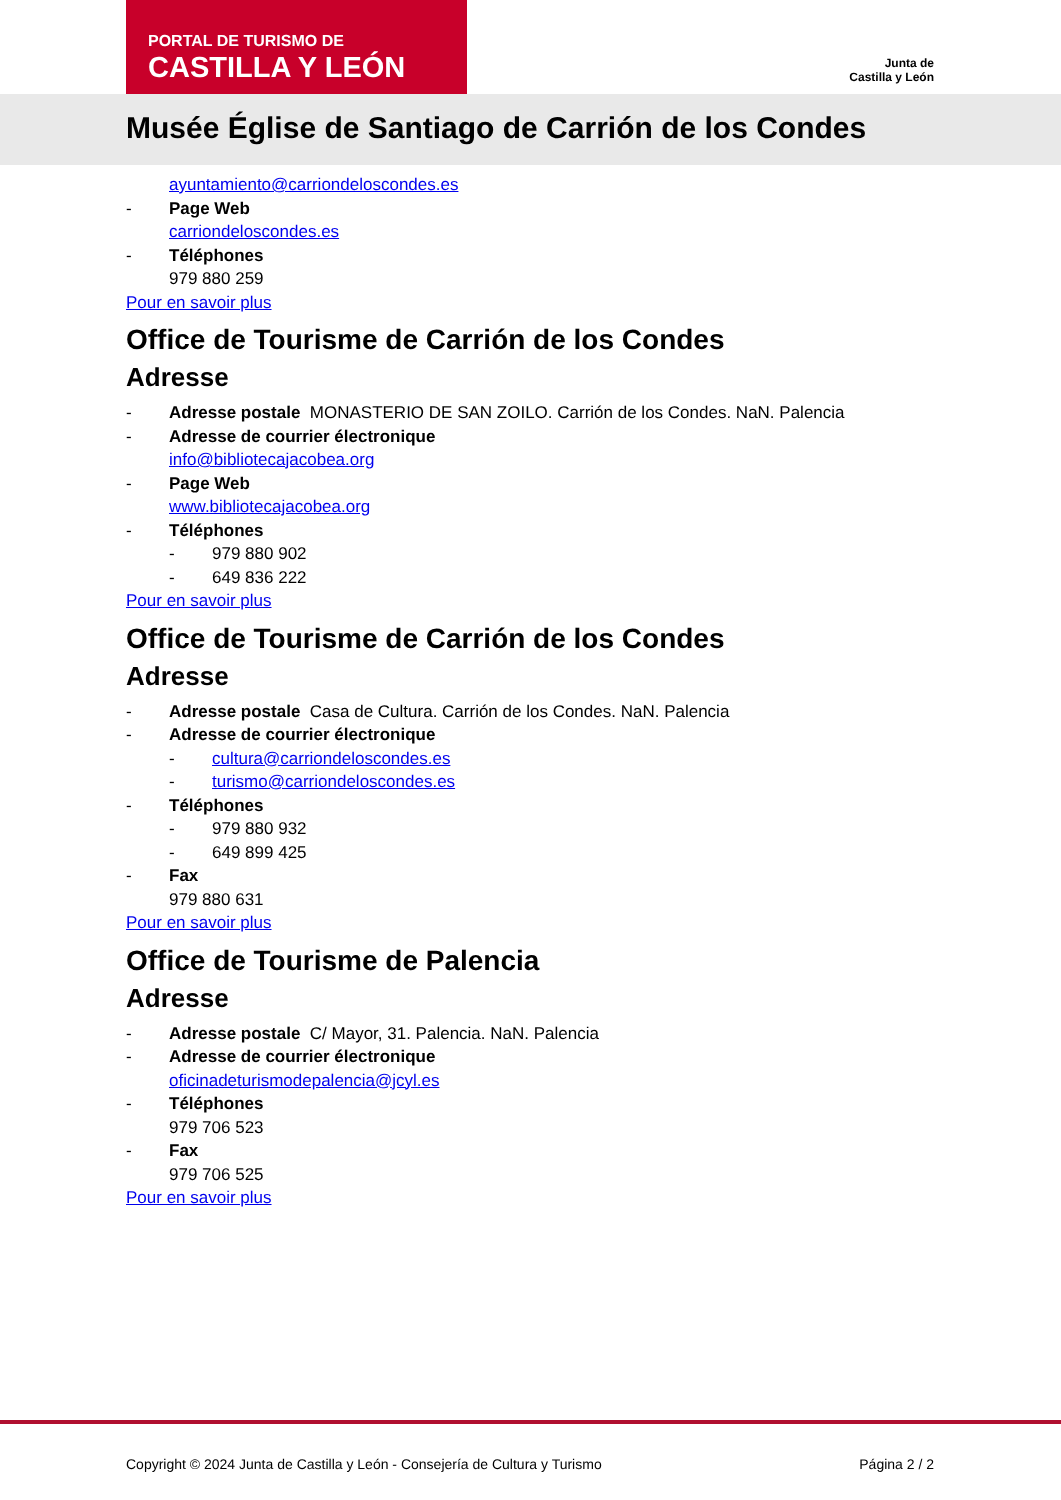PORTAL DE TURISMO DE
CASTILLA Y LEÓN
Junta de
Castilla y León
Musée Église de Santiago de Carrión de los Condes
ayuntamiento@carriondeloscondes.es
- Page Web
carriondeloscondes.es
- Téléphones
979 880 259
Pour en savoir plus
Office de Tourisme de Carrión de los Condes
Adresse
- Adresse postale MONASTERIO DE SAN ZOILO. Carrión de los Condes. NaN. Palencia
- Adresse de courrier électronique
info@bibliotecajacobea.org
- Page Web
www.bibliotecajacobea.org
- Téléphones
- 979 880 902
- 649 836 222
Pour en savoir plus
Office de Tourisme de Carrión de los Condes
Adresse
- Adresse postale Casa de Cultura. Carrión de los Condes. NaN. Palencia
- Adresse de courrier électronique
- cultura@carriondeloscondes.es
- turismo@carriondeloscondes.es
- Téléphones
- 979 880 932
- 649 899 425
- Fax
979 880 631
Pour en savoir plus
Office de Tourisme de Palencia
Adresse
- Adresse postale C/ Mayor, 31. Palencia. NaN. Palencia
- Adresse de courrier électronique
oficinadeturismodepalencia@jcyl.es
- Téléphones
979 706 523
- Fax
979 706 525
Pour en savoir plus
Copyright © 2024 Junta de Castilla y León - Consejería de Cultura y Turismo Página 2 / 2